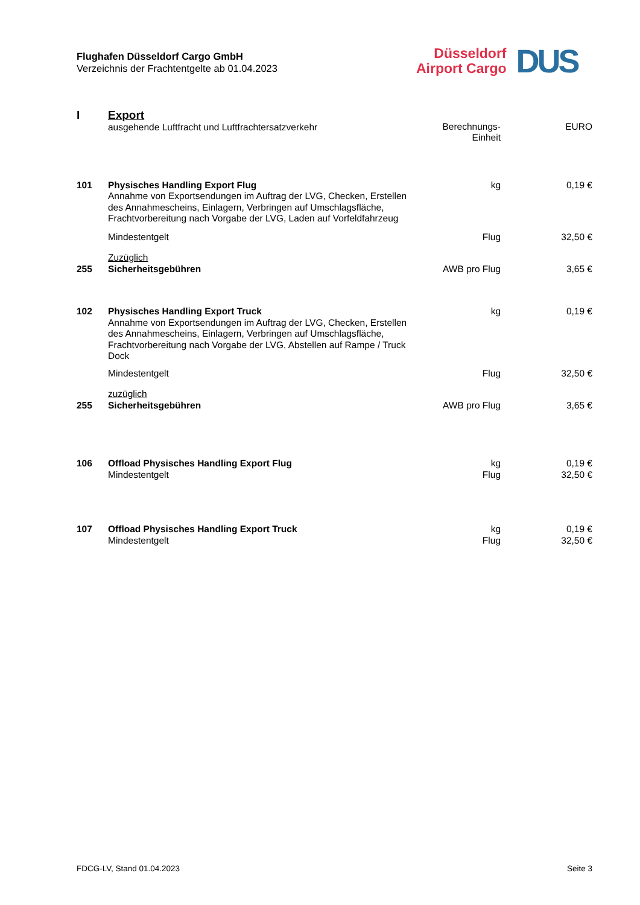Flughafen Düsseldorf Cargo GmbH
Verzeichnis der Frachtentgelte ab 01.04.2023
Düsseldorf
Airport Cargo
DUS
| I | Export ausgehende Luftfracht und Luftfrachtersatzverkehr | Berechnungs- Einheit | EURO |
| 101 | Physisches Handling Export Flug Annahme von Exportsendungen im Auftrag der LVG, Checken, Erstellen des Annahmescheins, Einlagern, Verbringen auf Umschlagsfläche, Frachtvorbereitung nach Vorgabe der LVG, Laden auf Vorfeldfahrzeug | kg | 0,19 € |
| | Mindestentgelt | Flug | 32,50 € |
| | Zuzüglich | | |
| 255 | Sicherheitsgebühren | AWB pro Flug | 3,65 € |
| 102 | Physisches Handling Export Truck Annahme von Exportsendungen im Auftrag der LVG, Checken, Erstellen des Annahmescheins, Einlagern, Verbringen auf Umschlagsfläche, Frachtvorbereitung nach Vorgabe der LVG, Abstellen auf Rampe / Truck Dock | kg | 0,19 € |
| | Mindestentgelt | Flug | 32,50 € |
| | zuzüglich | | |
| 255 | Sicherheitsgebühren | AWB pro Flug | 3,65 € |
| 106 | Offload Physisches Handling Export Flug Mindestentgelt | kg Flug | 0,19 € 32,50 € |
| 107 | Offload Physisches Handling Export Truck Mindestentgelt | kg Flug | 0,19 € 32,50 € |
FDCG-LV, Stand 01.04.2023 Seite 3